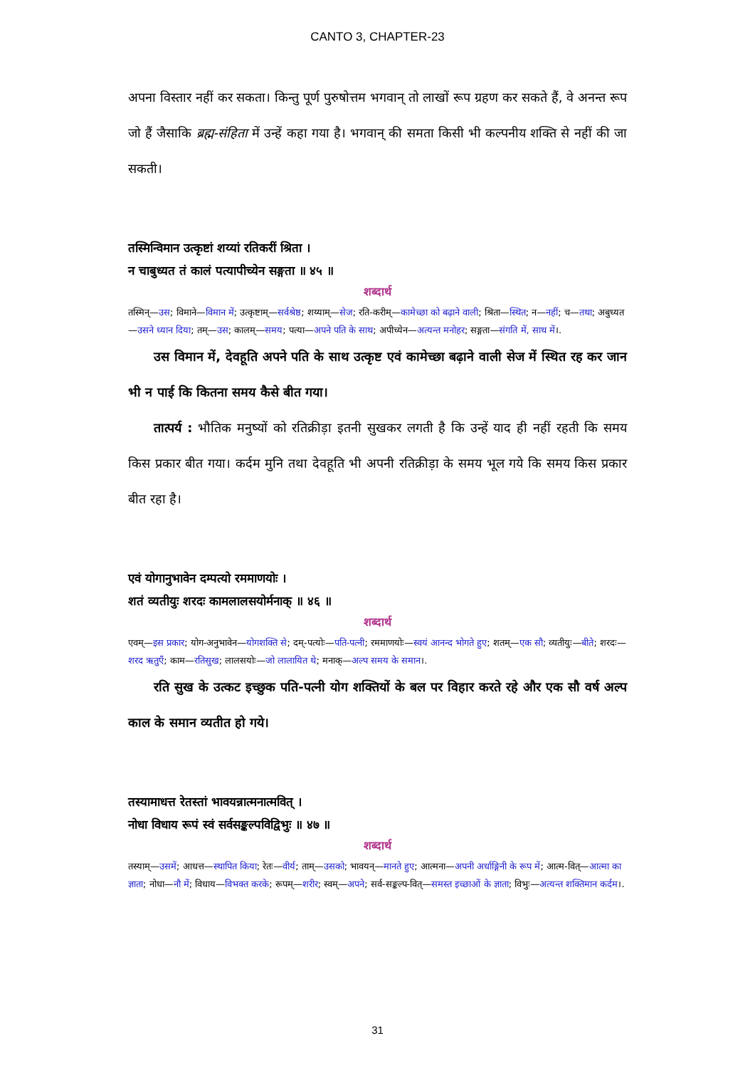CANTO 3, CHAPTER-23
अपना विस्तार नहीं कर सकता। किन्तु पूर्ण पुरुषोत्तम भगवान् तो लाखों रूप ग्रहण कर सकते हैं, वे अनन्त रूप जो हैं जैसाकि ब्रह्म-संहिता में उन्हें कहा गया है। भगवान् की समता किसी भी कल्पनीय शक्ति से नहीं की जा सकती।
तस्मिन्विमान उत्कृष्टां शय्यां रतिकरीं श्रिता ।
न चाबुध्यत तं कालं पत्यापीच्येन सङ्गता ॥ ४५ ॥
शब्दार्थ
तस्मिन्—उस; विमाने—विमान में; उत्कृष्टाम्—सर्वश्रेष्ठ; शय्याम्—सेज; रति-करीम्—कामेच्छा को बढ़ाने वाली; श्रिता—स्थित; न—नहीं; च—तथा; अबुध्यत—उसने ध्यान दिया; तम्—उस; कालम्—समय; पत्या—अपने पति के साथ; अपीच्येन—अत्यन्त मनोहर; सङ्गता—संगति में, साथ में।.
उस विमान में, देवहूति अपने पति के साथ उत्कृष्ट एवं कामेच्छा बढ़ाने वाली सेज में स्थित रह कर जान भी न पाई कि कितना समय कैसे बीत गया।
तात्पर्य : भौतिक मनुष्यों को रतिक्रीड़ा इतनी सुखकर लगती है कि उन्हें याद ही नहीं रहती कि समय किस प्रकार बीत गया। कर्दम मुनि तथा देवहूति भी अपनी रतिक्रीड़ा के समय भूल गये कि समय किस प्रकार बीत रहा है।
एवं योगानुभावेन दम्पत्यो रममाणयोः ।
शतं व्यतीयुः शरदः कामलालसयोर्मनाक् ॥ ४६ ॥
शब्दार्थ
एवम्—इस प्रकार; योग-अनुभावेन—योगशक्ति से; दम्-पत्योः—पति-पत्नी; रममाणयोः—स्वयं आनन्द भोगते हुए; शतम्—एक सौ; व्यतीयुः—बीते; शरदः—शरद ऋतुएँ; काम—रतिसुख; लालसयोः—जो लालायित थे; मनाक्—अल्प समय के समान।.
रति सुख के उत्कट इच्छुक पति-पत्नी योग शक्तियों के बल पर विहार करते रहे और एक सौ वर्ष अल्प काल के समान व्यतीत हो गये।
तस्यामाधत्त रेतस्तां भावयन्नात्मनात्मवित् ।
नोधा विधाय रूपं स्वं सर्वसङ्कल्पविद्विभुः ॥ ४७ ॥
शब्दार्थ
तस्याम्—उसमें; आधत्त—स्थापित किया; रेतः—वीर्य; ताम्—उसको; भावयन्—मानते हुए; आत्मना—अपनी अर्धाङ्गिनी के रूप में; आत्म-वित्—आत्मा का ज्ञाता; नोधा—नौ में; विधाय—विभक्त करके; रूपम्—शरीर; स्वम्—अपने; सर्व-सङ्कल्प-वित्—समस्त इच्छाओं के ज्ञाता; विभुः—अत्यन्त शक्तिमान कर्दम।.
31